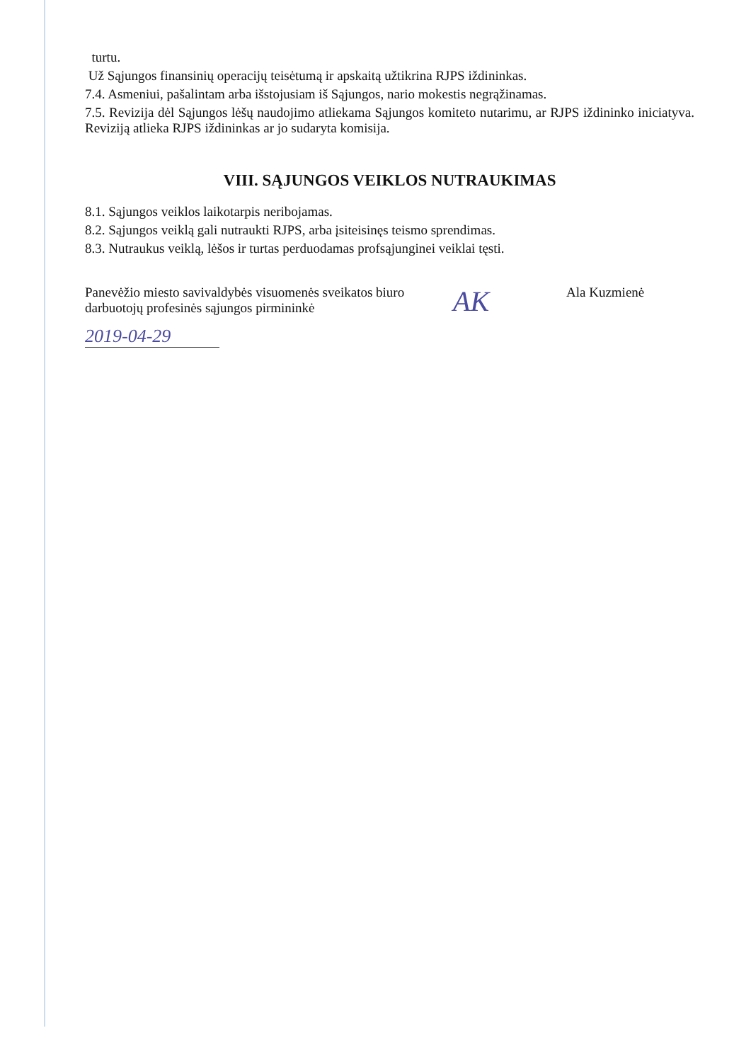turtu.
Už Sąjungos finansinių operacijų teisėtumą ir apskaitą užtikrina RJPS iždininkas.
7.4. Asmeniui, pašalintam arba išstojusiam iš Sąjungos, nario mokestis negrąžinamas.
7.5. Revizija dėl Sąjungos lėšų naudojimo atliekama Sąjungos komiteto nutarimu, ar RJPS iždininko iniciatyva. Reviziją atlieka RJPS iždininkas ar jo sudaryta komisija.
VIII. SĄJUNGOS VEIKLOS NUTRAUKIMAS
8.1. Sąjungos veiklos laikotarpis neribojamas.
8.2. Sąjungos veiklą gali nutraukti RJPS, arba įsiteisinęs teismo sprendimas.
8.3. Nutraukus veiklą, lėšos ir turtas perduodamas profsąjunginei veiklai tęsti.
Panevėžio miesto savivaldybės visuomenės sveikatos biuro darbuotojų profesinės sąjungos pirmininkė
AK
Ala Kuzmienė
2019-04-29